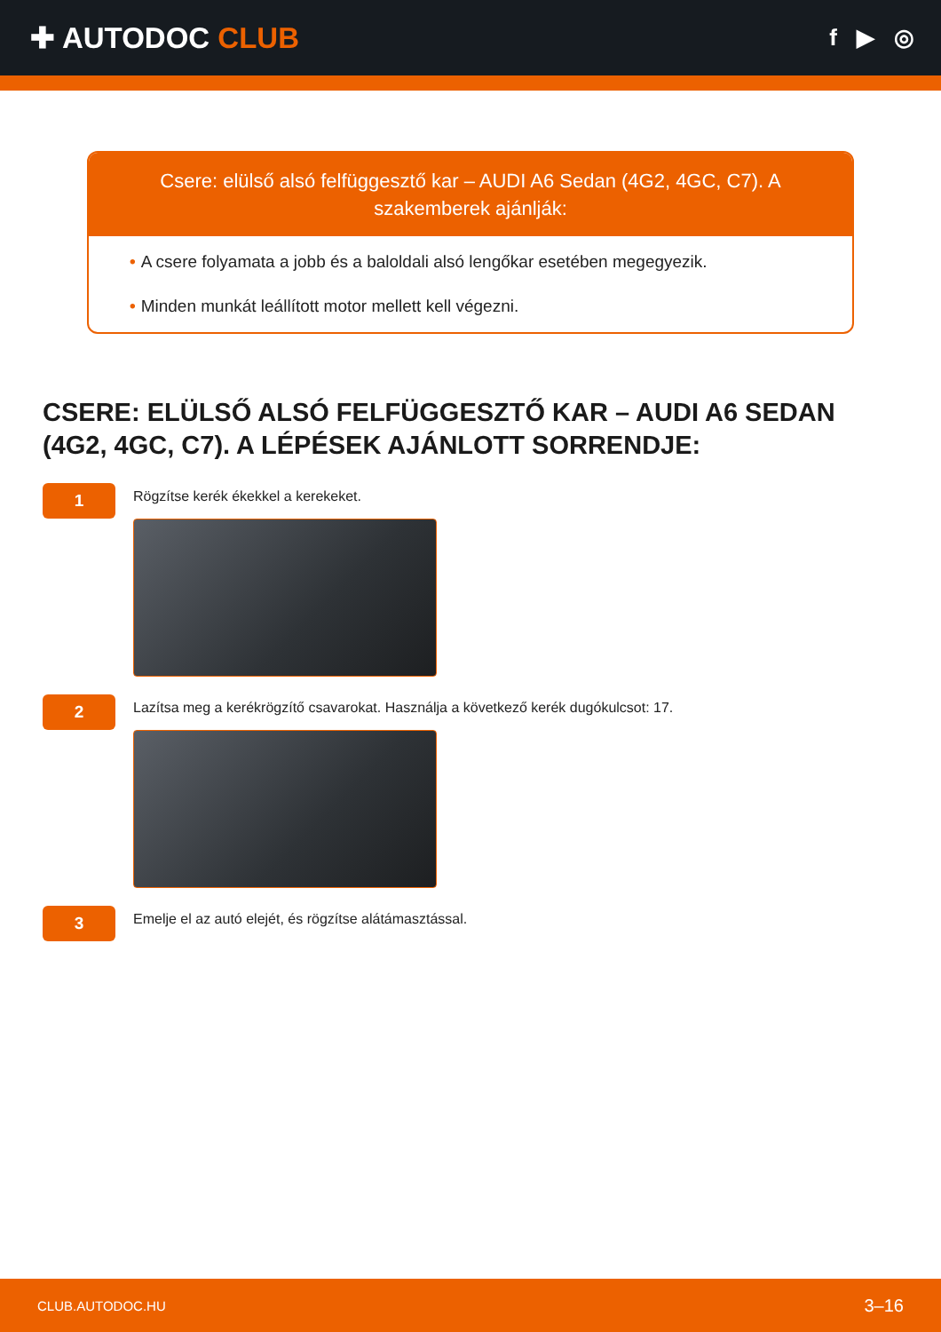✚ AUTODOC CLUB
f ▶ ◎
Csere: elülső alsó felfüggesztő kar – AUDI A6 Sedan (4G2, 4GC, C7). A szakemberek ajánlják:
• A csere folyamata a jobb és a baloldali alsó lengőkar esetében megegyezik.
• Minden munkát leállított motor mellett kell végezni.
CSERE: ELÜLSŐ ALSÓ FELFÜGGESZTŐ KAR – AUDI A6 SEDAN (4G2, 4GC, C7). A LÉPÉSEK AJÁNLOTT SORRENDJE:
1
Rögzítse kerék ékekkel a kerekeket.
2
Lazítsa meg a kerékrögzítő csavarokat. Használja a következő kerék dugókulcsot: 17.
3
Emelje el az autó elejét, és rögzítse alátámasztással.
CLUB.AUTODOC.HU 3–16